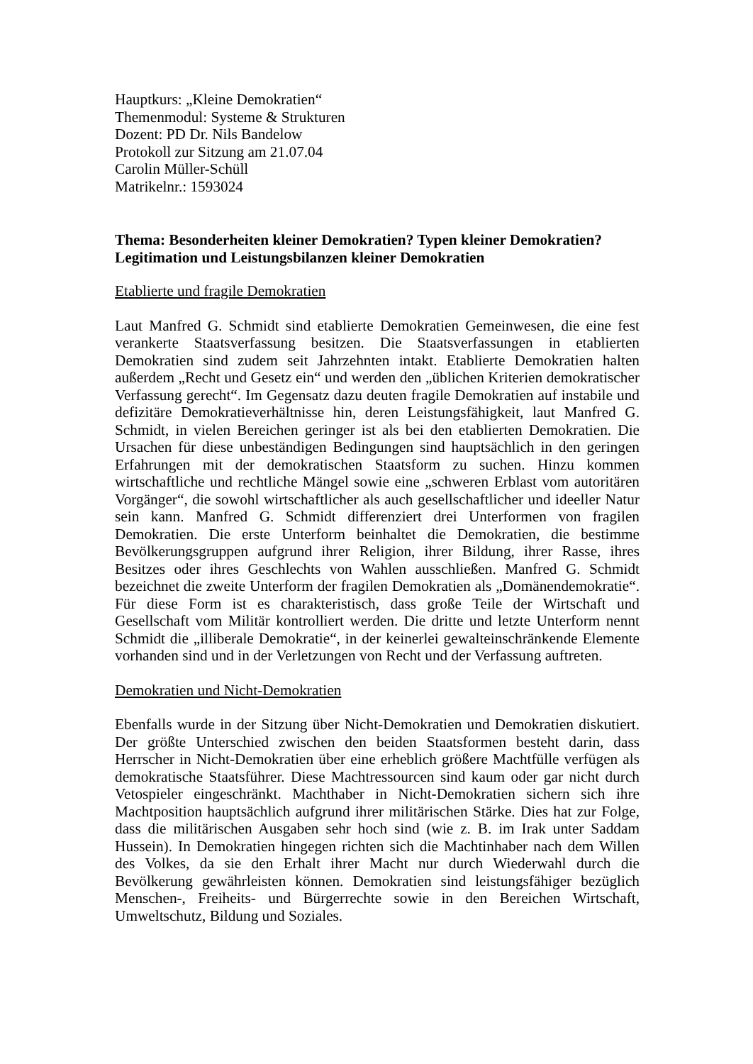Hauptkurs: „Kleine Demokratien“
Themenmodul: Systeme & Strukturen
Dozent: PD Dr. Nils Bandelow
Protokoll zur Sitzung am 21.07.04
Carolin Müller-Schüll
Matrikelnr.: 1593024
Thema: Besonderheiten kleiner Demokratien? Typen kleiner Demokratien? Legitimation und Leistungsbilanzen kleiner Demokratien
Etablierte und fragile Demokratien
Laut Manfred G. Schmidt sind etablierte Demokratien Gemeinwesen, die eine fest verankerte Staatsverfassung besitzen. Die Staatsverfassungen in etablierten Demokratien sind zudem seit Jahrzehnten intakt. Etablierte Demokratien halten außerdem „Recht und Gesetz ein“ und werden den „üblichen Kriterien demokratischer Verfassung gerecht“. Im Gegensatz dazu deuten fragile Demokratien auf instabile und defizitäre Demokratieverhältnisse hin, deren Leistungsfähigkeit, laut Manfred G. Schmidt, in vielen Bereichen geringer ist als bei den etablierten Demokratien. Die Ursachen für diese unbeständigen Bedingungen sind hauptsächlich in den geringen Erfahrungen mit der demokratischen Staatsform zu suchen. Hinzu kommen wirtschaftliche und rechtliche Mängel sowie eine „schweren Erblast vom autoritären Vorgänger“, die sowohl wirtschaftlicher als auch gesellschaftlicher und ideeller Natur sein kann. Manfred G. Schmidt differenziert drei Unterformen von fragilen Demokratien. Die erste Unterform beinhaltet die Demokratien, die bestimme Bevölkerungsgruppen aufgrund ihrer Religion, ihrer Bildung, ihrer Rasse, ihres Besitzes oder ihres Geschlechts von Wahlen ausschließen. Manfred G. Schmidt bezeichnet die zweite Unterform der fragilen Demokratien als „Domänendemokratie“. Für diese Form ist es charakteristisch, dass große Teile der Wirtschaft und Gesellschaft vom Militär kontrolliert werden. Die dritte und letzte Unterform nennt Schmidt die „illiberale Demokratie“, in der keinerlei gewalteinschränkende Elemente vorhanden sind und in der Verletzungen von Recht und der Verfassung auftreten.
Demokratien und Nicht-Demokratien
Ebenfalls wurde in der Sitzung über Nicht-Demokratien und Demokratien diskutiert. Der größte Unterschied zwischen den beiden Staatsformen besteht darin, dass Herrscher in Nicht-Demokratien über eine erheblich größere Machtfülle verfügen als demokratische Staatsführer. Diese Machtressourcen sind kaum oder gar nicht durch Vetospieler eingeschränkt. Machthaber in Nicht-Demokratien sichern sich ihre Machtposition hauptsächlich aufgrund ihrer militärischen Stärke. Dies hat zur Folge, dass die militärischen Ausgaben sehr hoch sind (wie z. B. im Irak unter Saddam Hussein). In Demokratien hingegen richten sich die Machtinhaber nach dem Willen des Volkes, da sie den Erhalt ihrer Macht nur durch Wiederwahl durch die Bevölkerung gewährleisten können. Demokratien sind leistungsfähiger bezüglich Menschen-, Freiheits- und Bürgerrechte sowie in den Bereichen Wirtschaft, Umweltschutz, Bildung und Soziales.